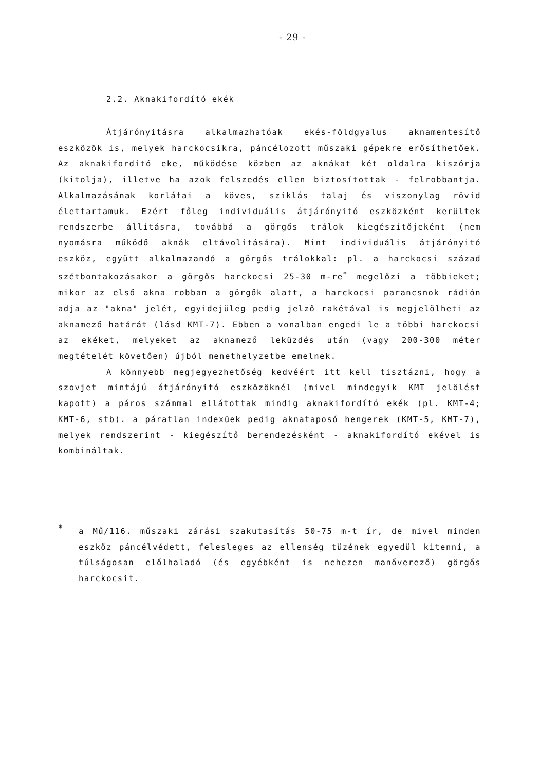- 29 -
2.2. Aknakifordító ekék
Átjárónyitásra alkalmazhatóak ekés-földgyalus aknamentesítő eszközök is, melyek harckocsikra, páncélozott műszaki gépekre erősíthetőek. Az aknakifordító eke, működése közben az aknákat két oldalra kiszórja (kitolja), illetve ha azok felszedés ellen biztosítottak - felrobbantja. Alkalmazásának korlátai a köves, sziklás talaj és viszonylag rövid élettartamuk. Ezért főleg individuális átjárónyitó eszközként kerültek rendszerbe állításra, továbbá a görgős trálok kiegészítőjeként (nem nyomásra működő aknák eltávolítására). Mint individuális átjárónyitó eszköz, együtt alkalmazandó a görgős trálokkal: pl. a harckocsi század szétbontakozásakor a görgős harckocsi 25-30 m-re<sup>*</sup> megelőzi a többieket; mikor az első akna robban a görgők alatt, a harckocsi parancsnok rádión adja az "akna" jelét, egyidejüleg pedig jelző rakétával is megjelölheti az aknamező határát (lásd KMT-7). Ebben a vonalban engedi le a többi harckocsi az ekéket, melyeket az aknamező leküzdés után (vagy 200-300 méter megtételét követően) újból menethelyzetbe emelnek.
A könnyebb megjegyezhetőség kedvéért itt kell tisztázni, hogy a szovjet mintájú átjárónyitó eszközöknél (mivel mindegyik KMT jelölést kapott) a páros számmal ellátottak mindig aknakifordító ekék (pl. KMT-4; KMT-6, stb). a páratlan indexüek pedig aknataposó hengerek (KMT-5, KMT-7), melyek rendszerint - kiegészítő berendezésként - aknakifordító ekével is kombináltak.
*
a Mű/116. műszaki zárási szakutasítás 50-75 m-t ír, de mivel minden eszköz páncélvédett, felesleges az ellenség tüzének egyedül kitenni, a túlságosan előlhaladó (és egyébként is nehezen manőverező) görgős harckocsit.